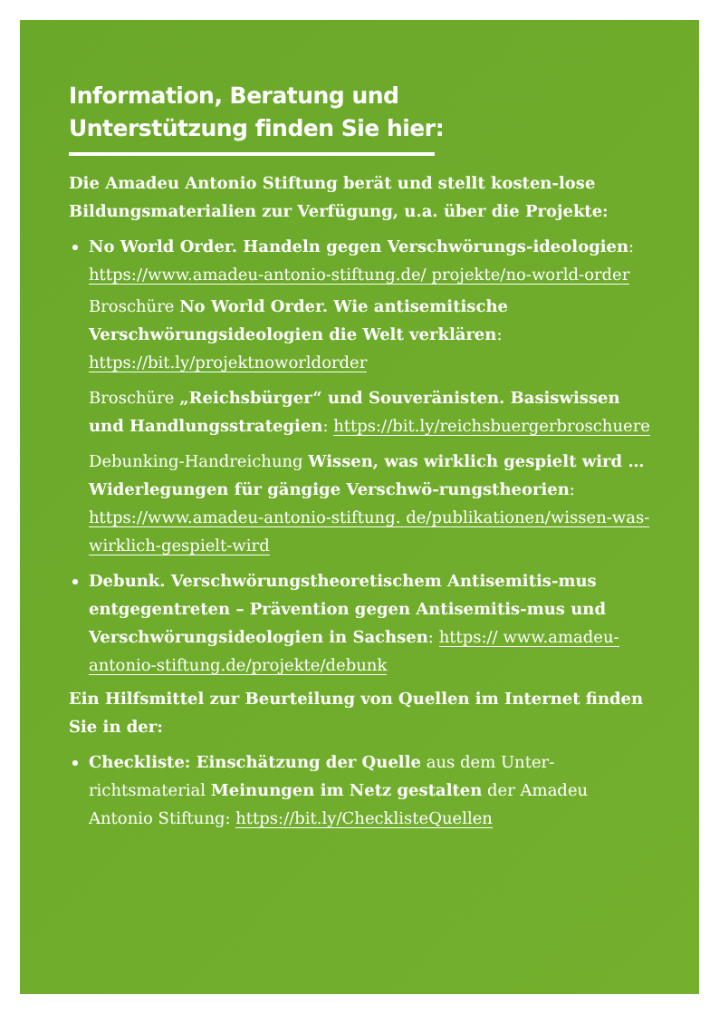Information, Beratung und
Unterstützung finden Sie hier:
Die Amadeu Antonio Stiftung berät und stellt kosten-lose Bildungsmaterialien zur Verfügung, u.a. über die Projekte:
No World Order. Handeln gegen Verschwörungs-ideologien: https://www.amadeu-antonio-stiftung.de/ projekte/no-world-order
Broschüre No World Order. Wie antisemitische Verschwörungsideologien die Welt verklären: https://bit.ly/projektnoworldorder
Broschüre „Reichsbürger“ und Souveränisten. Basiswissen und Handlungsstrategien: https://bit.ly/reichsbuergerbroschuere
Debunking-Handreichung Wissen, was wirklich gespielt wird … Widerlegungen für gängige Verschwö-rungstheorien: https://www.amadeu-antonio-stiftung. de/publikationen/wissen-was-wirklich-gespielt-wird
Debunk. Verschwörungstheoretischem Antisemitis-mus entgegentreten – Prävention gegen Antisemitis-mus und Verschwörungsideologien in Sachsen: https:// www.amadeu-antonio-stiftung.de/projekte/debunk
Ein Hilfsmittel zur Beurteilung von Quellen im Internet finden Sie in der:
Checkliste: Einschätzung der Quelle aus dem Unter-richtsmaterial Meinungen im Netz gestalten der Amadeu Antonio Stiftung: https://bit.ly/ChecklisteQuellen